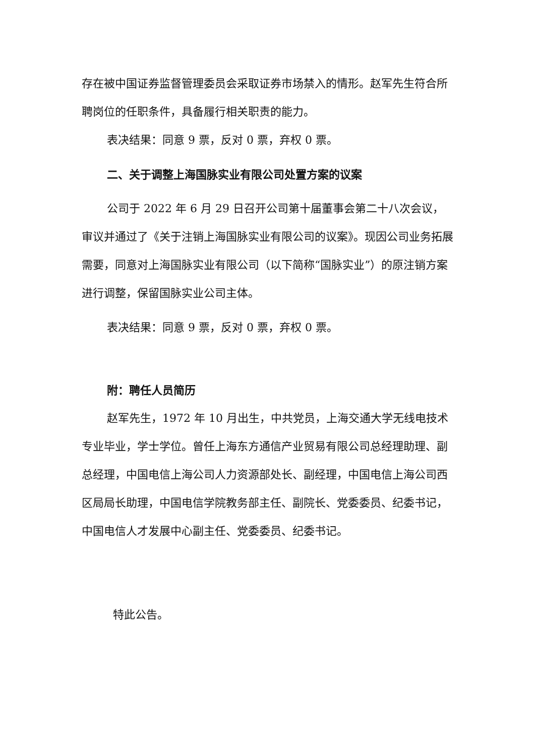存在被中国证券监督管理委员会采取证券市场禁入的情形。赵军先生符合所聘岗位的任职条件，具备履行相关职责的能力。
表决结果：同意 9 票，反对 0 票，弃权 0 票。
二、关于调整上海国脉实业有限公司处置方案的议案
公司于 2022 年 6 月 29 日召开公司第十届董事会第二十八次会议，审议并通过了《关于注销上海国脉实业有限公司的议案》。现因公司业务拓展需要，同意对上海国脉实业有限公司（以下简称“国脉实业”）的原注销方案进行调整，保留国脉实业公司主体。
表决结果：同意 9 票，反对 0 票，弃权 0 票。
附：聘任人员简历
赵军先生，1972 年 10 月出生，中共党员，上海交通大学无线电技术专业毕业，学士学位。曾任上海东方通信产业贸易有限公司总经理助理、副总经理，中国电信上海公司人力资源部处长、副经理，中国电信上海公司西区局局长助理，中国电信学院教务部主任、副院长、党委委员、纪委书记，中国电信人才发展中心副主任、党委委员、纪委书记。
特此公告。